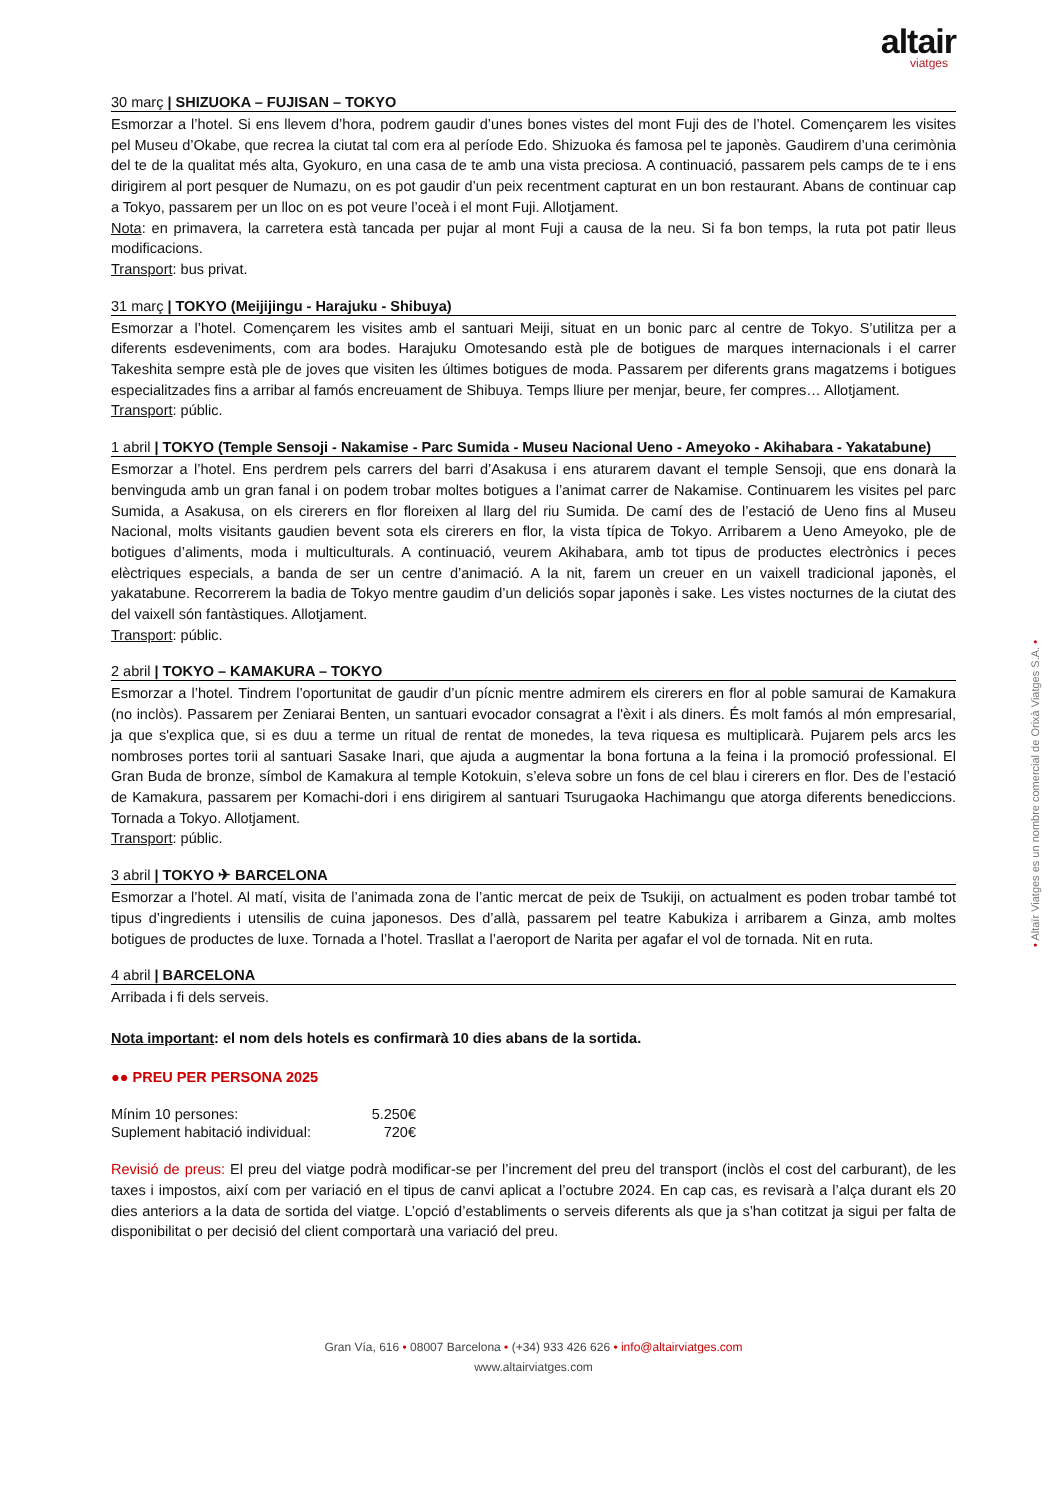altair
viatges
30 març | SHIZUOKA – FUJISAN – TOKYO
Esmorzar a l’hotel. Si ens llevem d’hora, podrem gaudir d’unes bones vistes del mont Fuji des de l’hotel. Començarem les visites pel Museu d’Okabe, que recrea la ciutat tal com era al període Edo. Shizuoka és famosa pel te japonès. Gaudirem d’una cerimònia del te de la qualitat més alta, Gyokuro, en una casa de te amb una vista preciosa. A continuació, passarem pels camps de te i ens dirigirem al port pesquer de Numazu, on es pot gaudir d’un peix recentment capturat en un bon restaurant. Abans de continuar cap a Tokyo, passarem per un lloc on es pot veure l’oceà i el mont Fuji. Allotjament.
Nota: en primavera, la carretera està tancada per pujar al mont Fuji a causa de la neu. Si fa bon temps, la ruta pot patir lleus modificacions.
Transport: bus privat.
31 març | TOKYO (Meijijingu - Harajuku - Shibuya)
Esmorzar a l’hotel. Començarem les visites amb el santuari Meiji, situat en un bonic parc al centre de Tokyo. S’utilitza per a diferents esdeveniments, com ara bodes. Harajuku Omotesando està ple de botigues de marques internacionals i el carrer Takeshita sempre està ple de joves que visiten les últimes botigues de moda. Passarem per diferents grans magatzems i botigues especialitzades fins a arribar al famós encreuament de Shibuya. Temps lliure per menjar, beure, fer compres… Allotjament.
Transport: públic.
1 abril | TOKYO (Temple Sensoji - Nakamise - Parc Sumida - Museu Nacional Ueno - Ameyoko - Akihabara - Yakatabune)
Esmorzar a l’hotel. Ens perdrem pels carrers del barri d’Asakusa i ens aturarem davant el temple Sensoji, que ens donarà la benvinguda amb un gran fanal i on podem trobar moltes botigues a l’animat carrer de Nakamise. Continuarem les visites pel parc Sumida, a Asakusa, on els cirerers en flor floreixen al llarg del riu Sumida. De camí des de l’estació de Ueno fins al Museu Nacional, molts visitants gaudien bevent sota els cirerers en flor, la vista típica de Tokyo. Arribarem a Ueno Ameyoko, ple de botigues d’aliments, moda i multiculturals. A continuació, veurem Akihabara, amb tot tipus de productes electrònics i peces elèctriques especials, a banda de ser un centre d’animació. A la nit, farem un creuer en un vaixell tradicional japonès, el yakatabune. Recorrerem la badia de Tokyo mentre gaudim d’un deliciós sopar japonès i sake. Les vistes nocturnes de la ciutat des del vaixell són fantàstiques. Allotjament.
Transport: públic.
2 abril | TOKYO – KAMAKURA – TOKYO
Esmorzar a l’hotel. Tindrem l’oportunitat de gaudir d’un pícnic mentre admirem els cirerers en flor al poble samurai de Kamakura (no inclòs). Passarem per Zeniarai Benten, un santuari evocador consagrat a l'èxit i als diners. És molt famós al món empresarial, ja que s'explica que, si es duu a terme un ritual de rentat de monedes, la teva riquesa es multiplicarà. Pujarem pels arcs les nombroses portes torii al santuari Sasake Inari, que ajuda a augmentar la bona fortuna a la feina i la promoció professional. El Gran Buda de bronze, símbol de Kamakura al temple Kotokuin, s’eleva sobre un fons de cel blau i cirerers en flor. Des de l’estació de Kamakura, passarem per Komachi-dori i ens dirigirem al santuari Tsurugaoka Hachimangu que atorga diferents benediccions. Tornada a Tokyo. Allotjament.
Transport: públic.
3 abril | TOKYO ✈ BARCELONA
Esmorzar a l’hotel. Al matí, visita de l’animada zona de l’antic mercat de peix de Tsukiji, on actualment es poden trobar també tot tipus d’ingredients i utensilis de cuina japonesos. Des d’allà, passarem pel teatre Kabukiza i arribarem a Ginza, amb moltes botigues de productes de luxe. Tornada a l’hotel. Trasllat a l’aeroport de Narita per agafar el vol de tornada. Nit en ruta.
4 abril | BARCELONA
Arribada i fi dels serveis.
Nota important: el nom dels hotels es confirmarà 10 dies abans de la sortida.
●● PREU PER PERSONA 2025
| Mínim 10 persones: | 5.250€ |
| Suplement habitació individual: | 720€ |
Revisió de preus: El preu del viatge podrà modificar-se per l’increment del preu del transport (inclòs el cost del carburant), de les taxes i impostos, així com per variació en el tipus de canvi aplicat a l’octubre 2024. En cap cas, es revisarà a l’alça durant els 20 dies anteriors a la data de sortida del viatge. L’opció d’establiments o serveis diferents als que ja s’han cotitzat ja sigui per falta de disponibilitat o per decisió del client comportarà una variació del preu.
Gran Vía, 616 • 08007 Barcelona • (+34) 933 426 626 • info@altairviatges.com
www.altairviatges.com
• Altaïr Viatges es un nombre comercial de Orixà Viatges S.A. •